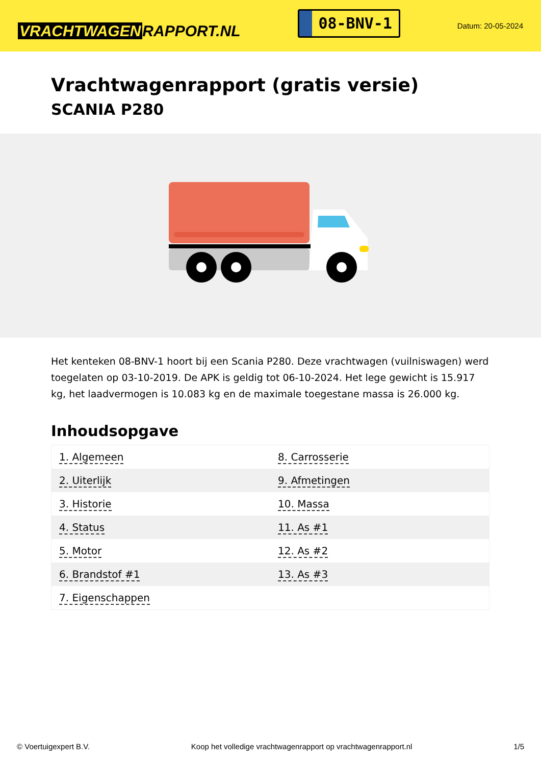VRACHTWAGEN RAPPORT.NL
08-BNV-1
Datum: 20-05-2024
Vrachtwagenrapport (gratis versie)
SCANIA P280
Het kenteken 08-BNV-1 hoort bij een Scania P280. Deze vrachtwagen (vuilniswagen) werd toegelaten op 03-10-2019. De APK is geldig tot 06-10-2024. Het lege gewicht is 15.917 kg, het laadvermogen is 10.083 kg en de maximale toegestane massa is 26.000 kg.
Inhoudsopgave
| 1. Algemeen | 8. Carrosserie |
| 2. Uiterlijk | 9. Afmetingen |
| 3. Historie | 10. Massa |
| 4. Status | 11. As #1 |
| 5. Motor | 12. As #2 |
| 6. Brandstof #1 | 13. As #3 |
| 7. Eigenschappen | |
© Voertuigexpert B.V. Koop het volledige vrachtwagenrapport op vrachtwagenrapport.nl 1/5